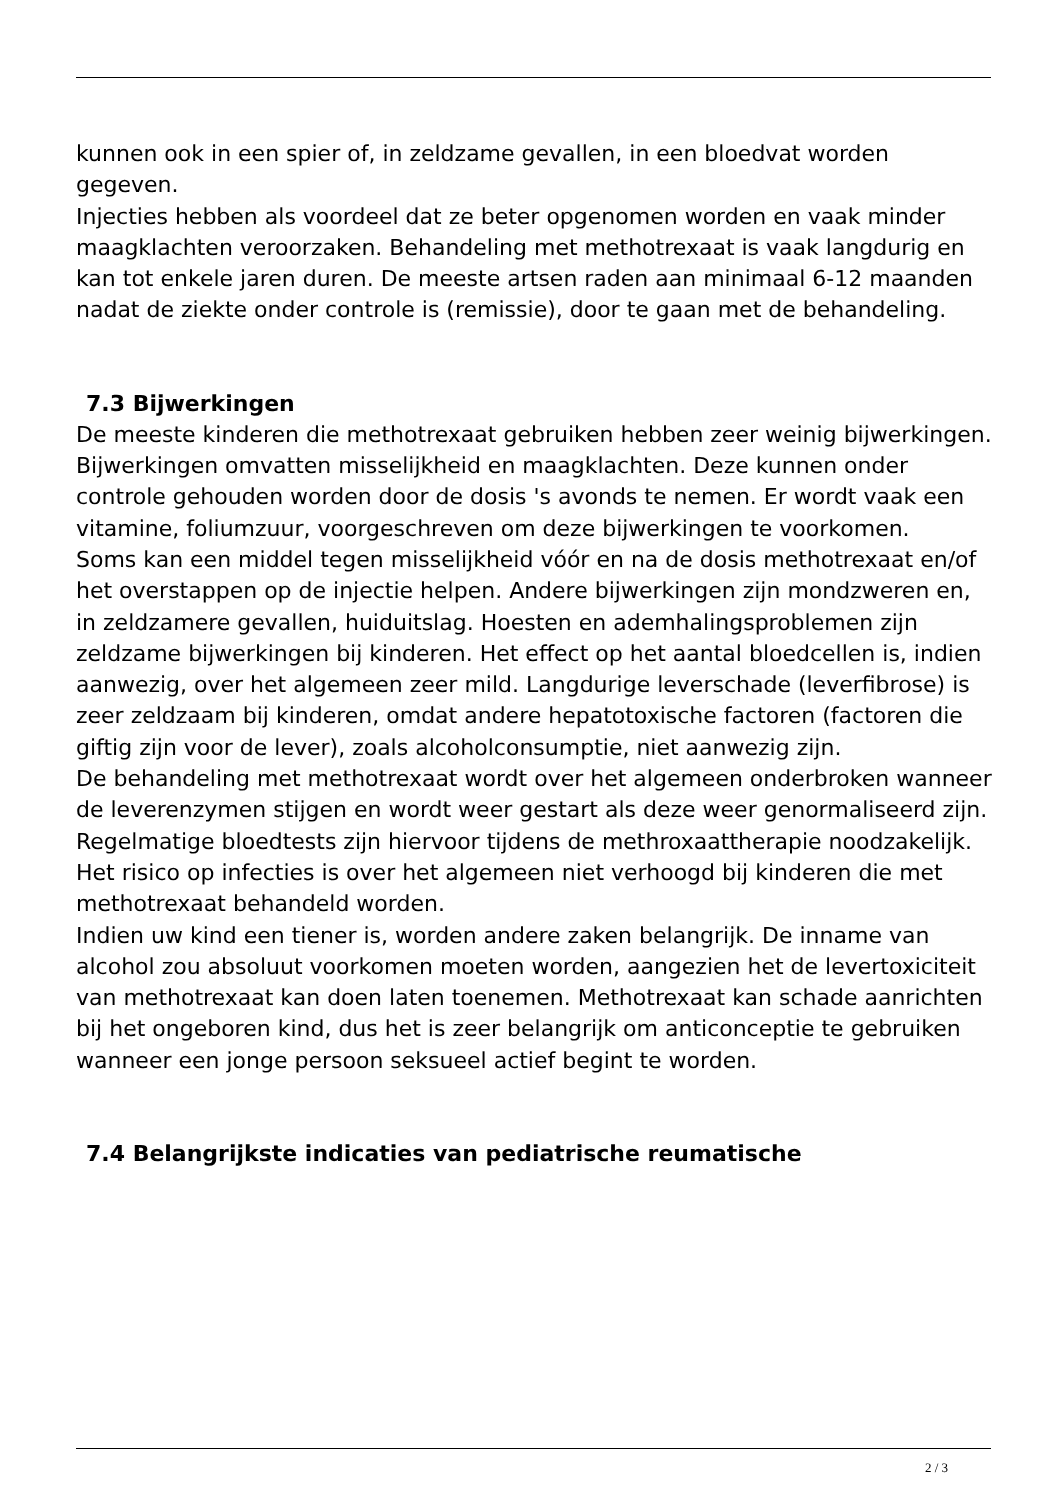kunnen ook in een spier of, in zeldzame gevallen, in een bloedvat worden gegeven.
Injecties hebben als voordeel dat ze beter opgenomen worden en vaak minder maagklachten veroorzaken. Behandeling met methotrexaat is vaak langdurig en kan tot enkele jaren duren. De meeste artsen raden aan minimaal 6-12 maanden nadat de ziekte onder controle is (remissie), door te gaan met de behandeling.
7.3 Bijwerkingen
De meeste kinderen die methotrexaat gebruiken hebben zeer weinig bijwerkingen. Bijwerkingen omvatten misselijkheid en maagklachten. Deze kunnen onder controle gehouden worden door de dosis 's avonds te nemen. Er wordt vaak een vitamine, foliumzuur, voorgeschreven om deze bijwerkingen te voorkomen.
Soms kan een middel tegen misselijkheid vóór en na de dosis methotrexaat en/of het overstappen op de injectie helpen. Andere bijwerkingen zijn mondzweren en, in zeldzamere gevallen, huiduitslag. Hoesten en ademhalingsproblemen zijn zeldzame bijwerkingen bij kinderen. Het effect op het aantal bloedcellen is, indien aanwezig, over het algemeen zeer mild. Langdurige leverschade (leverfibrose) is zeer zeldzaam bij kinderen, omdat andere hepatotoxische factoren (factoren die giftig zijn voor de lever), zoals alcoholconsumptie, niet aanwezig zijn.
De behandeling met methotrexaat wordt over het algemeen onderbroken wanneer de leverenzymen stijgen en wordt weer gestart als deze weer genormaliseerd zijn. Regelmatige bloedtests zijn hiervoor tijdens de methroxaattherapie noodzakelijk. Het risico op infecties is over het algemeen niet verhoogd bij kinderen die met methotrexaat behandeld worden.
Indien uw kind een tiener is, worden andere zaken belangrijk. De inname van alcohol zou absoluut voorkomen moeten worden, aangezien het de levertoxiciteit van methotrexaat kan doen laten toenemen. Methotrexaat kan schade aanrichten bij het ongeboren kind, dus het is zeer belangrijk om anticonceptie te gebruiken wanneer een jonge persoon seksueel actief begint te worden.
7.4 Belangrijkste indicaties van pediatrische reumatische
2 / 3